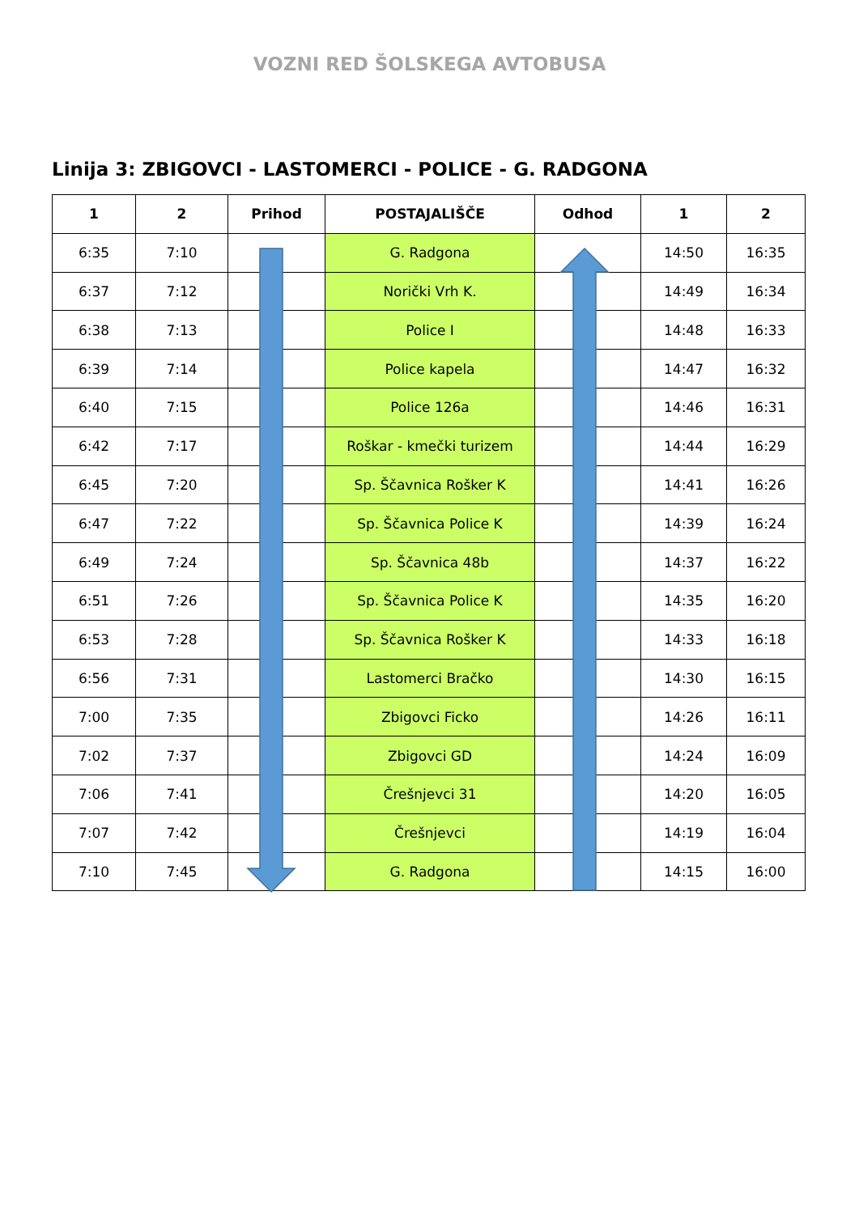VOZNI RED ŠOLSKEGA AVTOBUSA
Linija 3: ZBIGOVCI - LASTOMERCI - POLICE - G. RADGONA
| 1 | 2 | Prihod | POSTAJALIŠČE | Odhod | 1 | 2 |
| --- | --- | --- | --- | --- | --- | --- |
| 6:35 | 7:10 | | G. Radgona | | 14:50 | 16:35 |
| 6:37 | 7:12 | | Norički Vrh K. | | 14:49 | 16:34 |
| 6:38 | 7:13 | | Police I | | 14:48 | 16:33 |
| 6:39 | 7:14 | | Police kapela | | 14:47 | 16:32 |
| 6:40 | 7:15 | | Police 126a | | 14:46 | 16:31 |
| 6:42 | 7:17 | | Roškar - kmečki turizem | | 14:44 | 16:29 |
| 6:45 | 7:20 | | Sp. Ščavnica Rošker K | | 14:41 | 16:26 |
| 6:47 | 7:22 | | Sp. Ščavnica Police K | | 14:39 | 16:24 |
| 6:49 | 7:24 | | Sp. Ščavnica 48b | | 14:37 | 16:22 |
| 6:51 | 7:26 | | Sp. Ščavnica Police K | | 14:35 | 16:20 |
| 6:53 | 7:28 | | Sp. Ščavnica Rošker K | | 14:33 | 16:18 |
| 6:56 | 7:31 | | Lastomerci Bračko | | 14:30 | 16:15 |
| 7:00 | 7:35 | | Zbigovci Ficko | | 14:26 | 16:11 |
| 7:02 | 7:37 | | Zbigovci GD | | 14:24 | 16:09 |
| 7:06 | 7:41 | | Črešnjevci 31 | | 14:20 | 16:05 |
| 7:07 | 7:42 | | Črešnjevci | | 14:19 | 16:04 |
| 7:10 | 7:45 | | G. Radgona | | 14:15 | 16:00 |